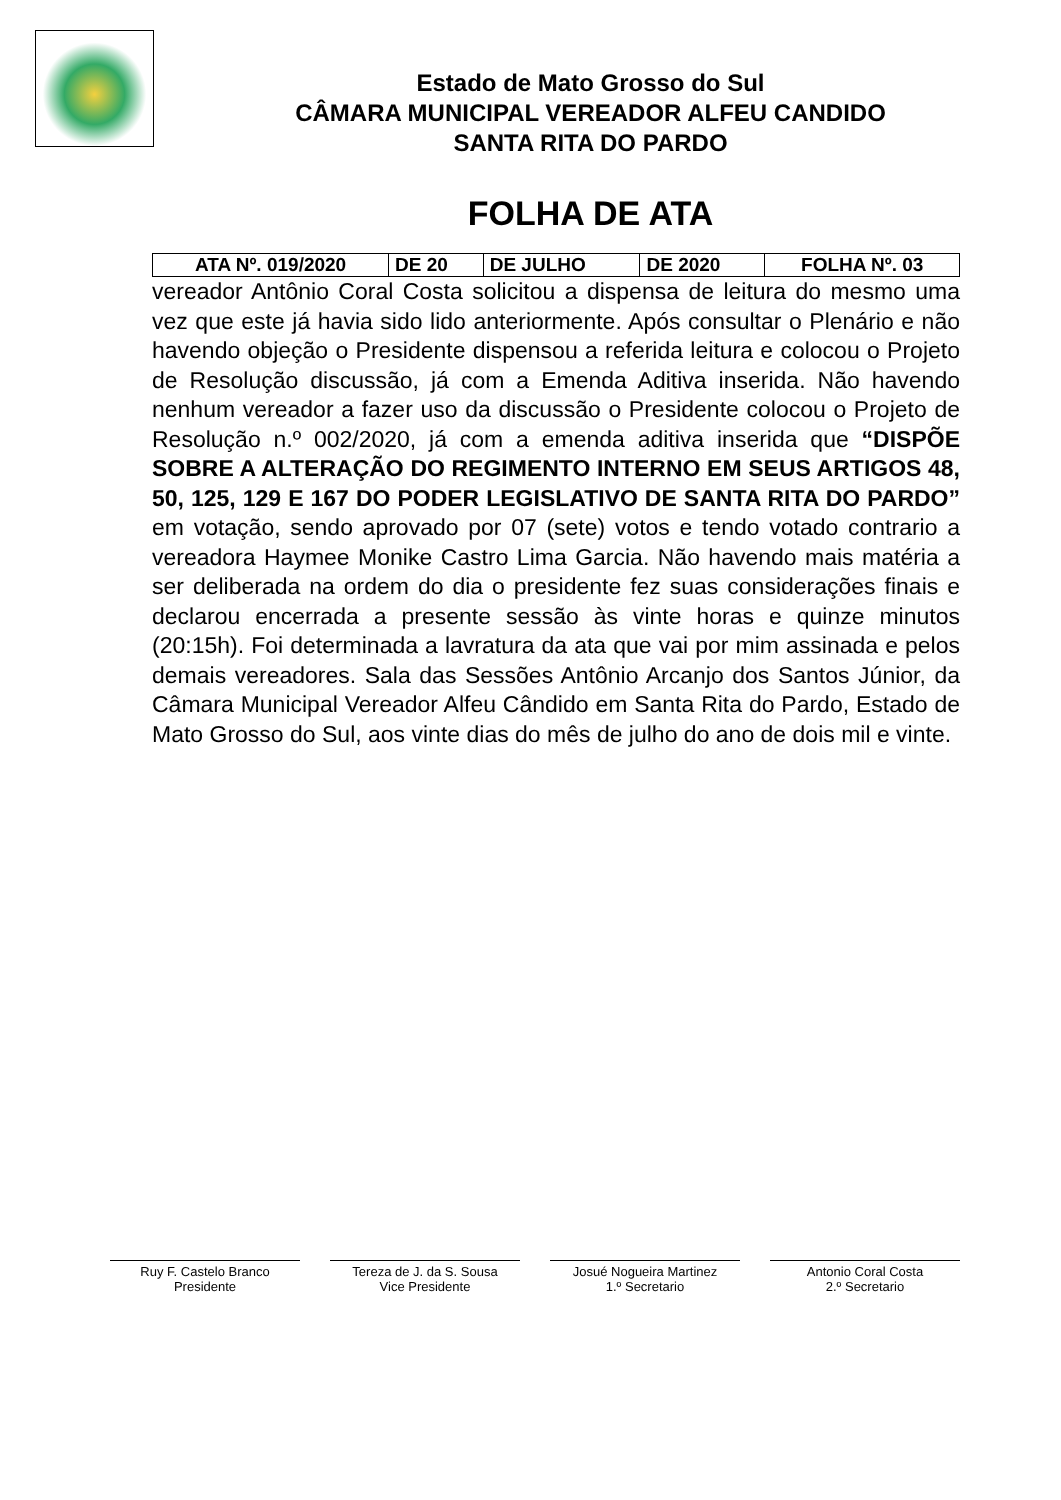Estado de Mato Grosso do Sul
CÂMARA MUNICIPAL VEREADOR ALFEU CANDIDO
SANTA RITA DO PARDO
FOLHA DE ATA
| ATA Nº. 019/2020 | DE 20 | DE JULHO | DE 2020 | FOLHA Nº. 03 |
vereador Antônio Coral Costa solicitou a dispensa de leitura do mesmo uma vez que este já havia sido lido anteriormente. Após consultar o Plenário e não havendo objeção o Presidente dispensou a referida leitura e colocou o Projeto de Resolução discussão, já com a Emenda Aditiva inserida. Não havendo nenhum vereador a fazer uso da discussão o Presidente colocou o Projeto de Resolução n.º 002/2020, já com a emenda aditiva inserida que “DISPÕE SOBRE A ALTERAÇÃO DO REGIMENTO INTERNO EM SEUS ARTIGOS 48, 50, 125, 129 E 167 DO PODER LEGISLATIVO DE SANTA RITA DO PARDO” em votação, sendo aprovado por 07 (sete) votos e tendo votado contrario a vereadora Haymee Monike Castro Lima Garcia. Não havendo mais matéria a ser deliberada na ordem do dia o presidente fez suas considerações finais e declarou encerrada a presente sessão às vinte horas e quinze minutos (20:15h). Foi determinada a lavratura da ata que vai por mim assinada e pelos demais vereadores. Sala das Sessões Antônio Arcanjo dos Santos Júnior, da Câmara Municipal Vereador Alfeu Cândido em Santa Rita do Pardo, Estado de Mato Grosso do Sul, aos vinte dias do mês de julho do ano de dois mil e vinte.
Ruy F. Castelo Branco
Presidente
Tereza de J. da S. Sousa
Vice Presidente
Josué Nogueira Martinez
1.º Secretario
Antonio Coral Costa
2.º Secretario